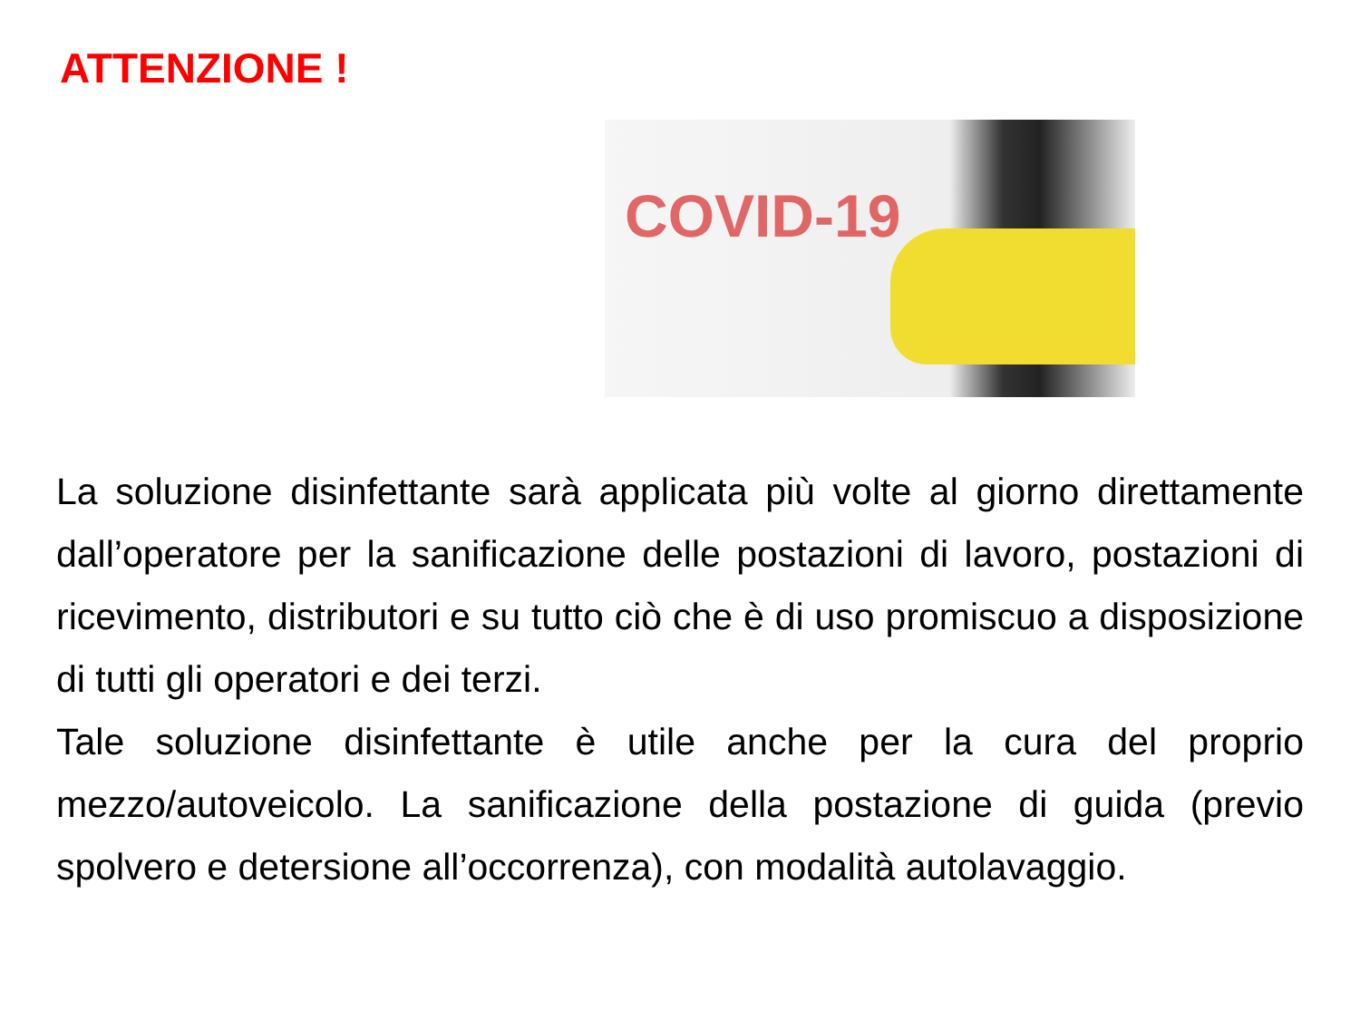ATTENZIONE !
COVID-19
La soluzione disinfettante sarà applicata più volte al giorno direttamente dall’operatore per la sanificazione delle postazioni di lavoro, postazioni di ricevimento, distributori e su tutto ciò che è di uso promiscuo a disposizione di tutti gli operatori e dei terzi.
Tale soluzione disinfettante è utile anche per la cura del proprio mezzo/autoveicolo. La sanificazione della postazione di guida (previo spolvero e detersione all’occorrenza), con modalità autolavaggio.